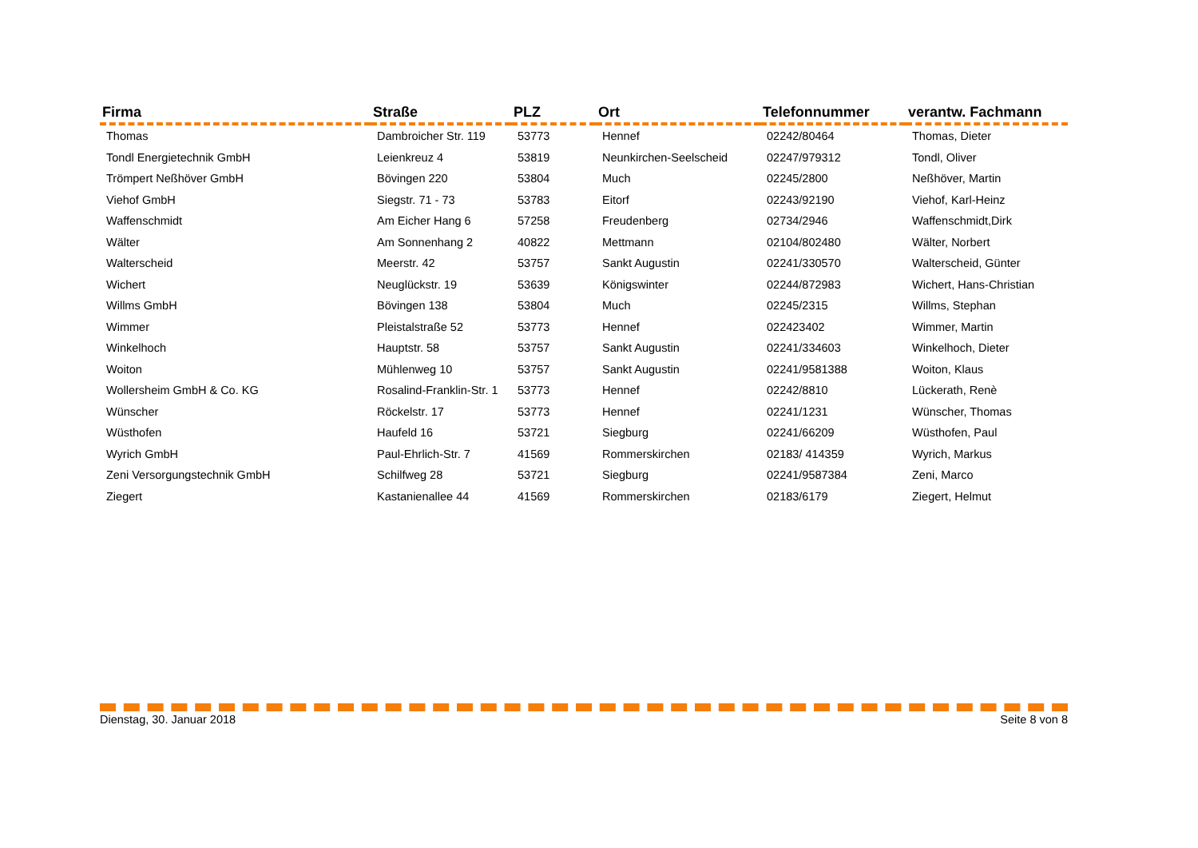| Firma | Straße | PLZ | Ort | Telefonnummer | verantw. Fachmann |
| --- | --- | --- | --- | --- | --- |
| Thomas | Dambroicher Str. 119 | 53773 | Hennef | 02242/80464 | Thomas, Dieter |
| Tondl Energietechnik GmbH | Leienkreuz 4 | 53819 | Neunkirchen-Seelscheid | 02247/979312 | Tondl, Oliver |
| Trömpert Neßhöver GmbH | Bövingen 220 | 53804 | Much | 02245/2800 | Neßhöver, Martin |
| Viehof GmbH | Siegstr. 71 - 73 | 53783 | Eitorf | 02243/92190 | Viehof, Karl-Heinz |
| Waffenschmidt | Am Eicher Hang 6 | 57258 | Freudenberg | 02734/2946 | Waffenschmidt,Dirk |
| Wälter | Am Sonnenhang 2 | 40822 | Mettmann | 02104/802480 | Wälter, Norbert |
| Walterscheid | Meerstr. 42 | 53757 | Sankt Augustin | 02241/330570 | Walterscheid, Günter |
| Wichert | Neuglückstr. 19 | 53639 | Königswinter | 02244/872983 | Wichert, Hans-Christian |
| Willms GmbH | Bövingen 138 | 53804 | Much | 02245/2315 | Willms, Stephan |
| Wimmer | Pleistalstraße 52 | 53773 | Hennef | 022423402 | Wimmer, Martin |
| Winkelhoch | Hauptstr. 58 | 53757 | Sankt Augustin | 02241/334603 | Winkelhoch, Dieter |
| Woiton | Mühlenweg 10 | 53757 | Sankt Augustin | 02241/9581388 | Woiton, Klaus |
| Wollersheim GmbH & Co. KG | Rosalind-Franklin-Str. 1 | 53773 | Hennef | 02242/8810 | Lückerath, Renè |
| Wünscher | Röckelstr. 17 | 53773 | Hennef | 02241/1231 | Wünscher, Thomas |
| Wüsthofen | Haufeld 16 | 53721 | Siegburg | 02241/66209 | Wüsthofen, Paul |
| Wyrich GmbH | Paul-Ehrlich-Str. 7 | 41569 | Rommerskirchen | 02183/ 414359 | Wyrich, Markus |
| Zeni Versorgungstechnik GmbH | Schilfweg 28 | 53721 | Siegburg | 02241/9587384 | Zeni, Marco |
| Ziegert | Kastanienallee 44 | 41569 | Rommerskirchen | 02183/6179 | Ziegert, Helmut |
Dienstag, 30. Januar 2018 Seite 8 von 8